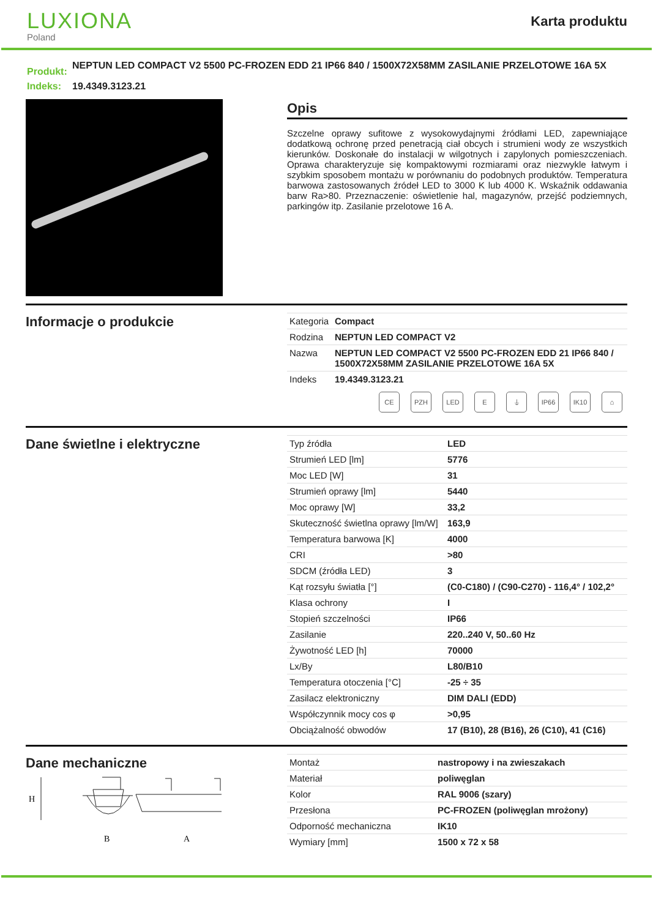LUXIONA
Poland
Karta produktu
| Produkt: | NEPTUN LED COMPACT V2 5500 PC-FROZEN EDD 21 IP66 840 / 1500X72X58MM ZASILANIE PRZELOTOWE 16A 5X |
| Indeks: | 19.4349.3123.21 |
Opis
Szczelne oprawy sufitowe z wysokowydajnymi źródłami LED, zapewniające dodatkową ochronę przed penetracją ciał obcych i strumieni wody ze wszystkich kierunków. Doskonałe do instalacji w wilgotnych i zapylonych pomieszczeniach. Oprawa charakteryzuje się kompaktowymi rozmiarami oraz niezwykle łatwym i szybkim sposobem montażu w porównaniu do podobnych produktów. Temperatura barwowa zastosowanych źródeł LED to 3000 K lub 4000 K. Wskaźnik oddawania barw Ra>80. Przeznaczenie: oświetlenie hal, magazynów, przejść podziemnych, parkingów itp. Zasilanie przelotowe 16 A.
Informacje o produkcie
| Kategoria | Compact |
| Rodzina | NEPTUN LED COMPACT V2 |
| Nazwa | NEPTUN LED COMPACT V2 5500 PC-FROZEN EDD 21 IP66 840 / 1500X72X58MM ZASILANIE PRZELOTOWE 16A 5X |
| Indeks | 19.4349.3123.21 |
CE PZH LED E ⏚ IP66 IK10 ⌂
Dane świetlne i elektryczne
| Typ źródła | LED |
| Strumień LED [lm] | 5776 |
| Moc LED [W] | 31 |
| Strumień oprawy [lm] | 5440 |
| Moc oprawy [W] | 33,2 |
| Skuteczność świetlna oprawy [lm/W] | 163,9 |
| Temperatura barwowa [K] | 4000 |
| CRI | >80 |
| SDCM (źródła LED) | 3 |
| Kąt rozsyłu światła [°] | (C0-C180) / (C90-C270) - 116,4° / 102,2° |
| Klasa ochrony | I |
| Stopień szczelności | IP66 |
| Zasilanie | 220..240 V, 50..60 Hz |
| Żywotność LED [h] | 70000 |
| Lx/By | L80/B10 |
| Temperatura otoczenia [°C] | -25 ÷ 35 |
| Zasilacz elektroniczny | DIM DALI (EDD) |
| Współczynnik mocy cos φ | >0,95 |
| Obciążalność obwodów | 17 (B10), 28 (B16), 26 (C10), 41 (C16) |
Dane mechaniczne
H
B
A
| Montaż | nastropowy i na zwieszakach |
| Materiał | poliwęglan |
| Kolor | RAL 9006 (szary) |
| Przesłona | PC-FROZEN (poliwęglan mrożony) |
| Odporność mechaniczna | IK10 |
| Wymiary [mm] | 1500 x 72 x 58 |